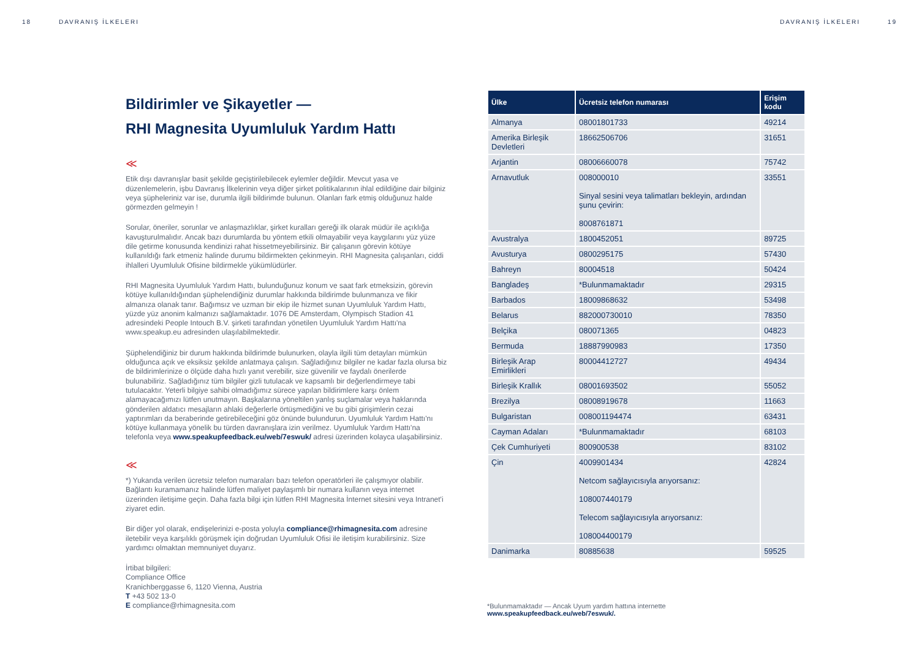18 DAVRANIŞ İLKELERI DAVRANIŞ İLKELERI 19
Bildirimler ve Şikayetler —
RHI Magnesita Uyumluluk Yardım Hattı
≪
Etik dışı davranışlar basit şekilde geçiştirilebilecek eylemler değildir. Mevcut yasa ve düzenlemelerin, işbu Davranış İlkelerinin veya diğer şirket politikalarının ihlal edildiğine dair bilginiz veya şüpheleriniz var ise, durumla ilgili bildirimde bulunun. Olanları fark etmiş olduğunuz halde görmezden gelmeyin !
Sorular, öneriler, sorunlar ve anlaşmazlıklar, şirket kuralları gereği ilk olarak müdür ile açıklığa kavuşturulmalıdır. Ancak bazı durumlarda bu yöntem etkili olmayabilir veya kaygılarını yüz yüze dile getirme konusunda kendinizi rahat hissetmeyebilirsiniz. Bir çalışanın görevin kötüye kullanıldığı fark etmeniz halinde durumu bildirmekten çekinmeyin. RHI Magnesita çalışanları, ciddi ihlalleri Uyumluluk Ofisine bildirmekle yükümlüdürler.
RHI Magnesita Uyumluluk Yardım Hattı, bulunduğunuz konum ve saat fark etmeksizin, görevin kötüye kullanıldığından şüphelendiğiniz durumlar hakkında bildirimde bulunmanıza ve fikir almanıza olanak tanır. Bağımsız ve uzman bir ekip ile hizmet sunan Uyumluluk Yardım Hattı, yüzde yüz anonim kalmanızı sağlamaktadır. 1076 DE Amsterdam, Olympisch Stadion 41 adresindeki People Intouch B.V. şirketi tarafından yönetilen Uyumluluk Yardım Hattı'na www.speakup.eu adresinden ulaşılabilmektedir.
Şüphelendiğiniz bir durum hakkında bildirimde bulunurken, olayla ilgili tüm detayları mümkün olduğunca açık ve eksiksiz şekilde anlatmaya çalışın. Sağladığınız bilgiler ne kadar fazla olursa biz de bildirimlerinize o ölçüde daha hızlı yanıt verebilir, size güvenilir ve faydalı önerilerde bulunabiliriz. Sağladığınız tüm bilgiler gizli tutulacak ve kapsamlı bir değerlendirmeye tabi tutulacaktır. Yeterli bilgiye sahibi olmadığımız sürece yapılan bildirimlere karşı önlem alamayacağımızı lütfen unutmayın. Başkalarına yöneltilen yanlış suçlamalar veya haklarında gönderilen aldatıcı mesajların ahlaki değerlerle örtüşmediğini ve bu gibi girişimlerin cezai yaptırımları da beraberinde getirebileceğini göz önünde bulundurun. Uyumluluk Yardım Hattı'nı kötüye kullanmaya yönelik bu türden davranışlara izin verilmez. Uyumluluk Yardım Hattı'na telefonla veya www.speakupfeedback.eu/web/7eswuk/ adresi üzerinden kolayca ulaşabilirsiniz.
≪
*) Yukarıda verilen ücretsiz telefon numaraları bazı telefon operatörleri ile çalışmıyor olabilir. Bağlantı kuramamanız halinde lütfen maliyet paylaşımlı bir numara kullanın veya internet üzerinden iletişime geçin. Daha fazla bilgi için lütfen RHI Magnesita İnternet sitesini veya Intranet'i ziyaret edin.
Bir diğer yol olarak, endişelerinizi e-posta yoluyla compliance@rhimagnesita.com adresine iletebilir veya karşılıklı görüşmek için doğrudan Uyumluluk Ofisi ile iletişim kurabilirsiniz. Size yardımcı olmaktan memnuniyet duyarız.
İrtibat bilgileri:
Compliance Office
Kranichberggasse 6, 1120 Vienna, Austria
T +43 502 13-0
E compliance@rhimagnesita.com
| Ülke | Ücretsiz telefon numarası | Erişim kodu |
| --- | --- | --- |
| Almanya | 08001801733 | 49214 |
| Amerika Birleşik Devletleri | 18662506706 | 31651 |
| Arjantin | 08006660078 | 75742 |
| Arnavutluk | 008000010 Sinyal sesini veya talimatları bekleyin, ardından şunu çevirin: 8008761871 | 33551 |
| Avustralya | 1800452051 | 89725 |
| Avusturya | 0800295175 | 57430 |
| Bahreyn | 80004518 | 50424 |
| Bangladeş | *Bulunmamaktadır | 29315 |
| Barbados | 18009868632 | 53498 |
| Belarus | 882000730010 | 78350 |
| Belçika | 080071365 | 04823 |
| Bermuda | 18887990983 | 17350 |
| Birleşik Arap Emirlikleri | 80004412727 | 49434 |
| Birleşik Krallık | 08001693502 | 55052 |
| Brezilya | 08008919678 | 11663 |
| Bulgaristan | 008001194474 | 63431 |
| Cayman Adaları | *Bulunmamaktadır | 68103 |
| Çek Cumhuriyeti | 800900538 | 83102 |
| Çin | 4009901434 Netcom sağlayıcısıyla arıyorsanız: 108007440179 Telecom sağlayıcısıyla arıyorsanız: 108004400179 | 42824 |
| Danimarka | 80885638 | 59525 |
*Bulunmamaktadır — Ancak Uyum yardım hattına internette
www.speakupfeedback.eu/web/7eswuk/.